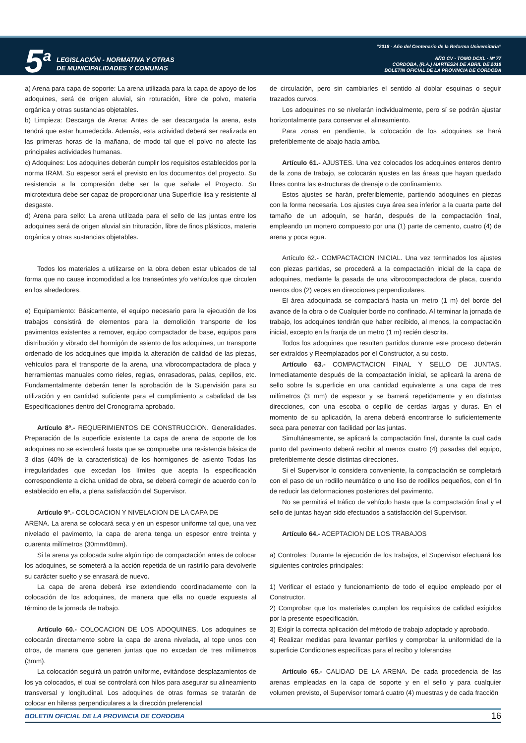5<sup>a</sup>
LEGISLACIÓN - NORMATIVA Y OTRAS
DE MUNICIPALIDADES Y COMUNAS
“2018 - Año del Centenario de la Reforma Universitaria”
AÑO CV - TOMO DCXL - Nº 77
CORDOBA, (R.A.) MARTES24 DE ABRIL DE 2018
BOLETIN OFICIAL DE LA PROVINCIA DE CORDOBA
a) Arena para capa de soporte: La arena utilizada para la capa de apoyo de los adoquines, será de origen aluvial, sin roturación, libre de polvo, materia orgánica y otras sustancias objetables.
b) Limpieza: Descarga de Arena: Antes de ser descargada la arena, esta tendrá que estar humedecida. Además, esta actividad deberá ser realizada en las primeras horas de la mañana, de modo tal que el polvo no afecte las principales actividades humanas.
c) Adoquines: Los adoquines deberán cumplir los requisitos establecidos por la norma IRAM. Su espesor será el previsto en los documentos del proyecto. Su resistencia a la compresión debe ser la que señale el Proyecto. Su microtextura debe ser capaz de proporcionar una Superficie lisa y resistente al desgaste.
d) Arena para sello: La arena utilizada para el sello de las juntas entre los adoquines será de origen aluvial sin trituración, libre de finos plásticos, materia orgánica y otras sustancias objetables.
Todos los materiales a utilizarse en la obra deben estar ubicados de tal forma que no cause incomodidad a los transeúntes y/o vehículos que circulen en los alrededores.
e) Equipamiento: Básicamente, el equipo necesario para la ejecución de los trabajos consistirá de elementos para la demolición transporte de los pavimentos existentes a remover, equipo compactador de base, equipos para distribución y vibrado del hormigón de asiento de los adoquines, un transporte ordenado de los adoquines que impida la alteración de calidad de las piezas, vehículos para el transporte de la arena, una vibrocompactadora de placa y herramientas manuales como rieles, reglas, enrasadoras, palas, cepillos, etc. Fundamentalmente deberán tener la aprobación de la Supervisión para su utilización y en cantidad suficiente para el cumplimiento a cabalidad de las Especificaciones dentro del Cronograma aprobado.
Artículo 8º.- REQUERIMIENTOS DE CONSTRUCCION. Generalidades. Preparación de la superficie existente La capa de arena de soporte de los adoquines no se extenderá hasta que se compruebe una resistencia básica de 3 días (40% de la característica) de los hormigones de asiento Todas las irregularidades que excedan los límites que acepta la especificación correspondiente a dicha unidad de obra, se deberá corregir de acuerdo con lo establecido en ella, a plena satisfacción del Supervisor.
Artículo 9º.- COLOCACION Y NIVELACION DE LA CAPA DE
ARENA. La arena se colocará seca y en un espesor uniforme tal que, una vez nivelado el pavimento, la capa de arena tenga un espesor entre treinta y cuarenta milímetros (30mm40mm).
Si la arena ya colocada sufre algún tipo de compactación antes de colocar los adoquines, se someterá a la acción repetida de un rastrillo para devolverle su carácter suelto y se enrasará de nuevo.
La capa de arena deberá irse extendiendo coordinadamente con la colocación de los adoquines, de manera que ella no quede expuesta al término de la jornada de trabajo.
Artículo 60.- COLOCACION DE LOS ADOQUINES. Los adoquines se colocarán directamente sobre la capa de arena nivelada, al tope unos con otros, de manera que generen juntas que no excedan de tres milímetros (3mm).
La colocación seguirá un patrón uniforme, evitándose desplazamientos de los ya colocados, el cual se controlará con hilos para asegurar su alineamiento transversal y longitudinal. Los adoquines de otras formas se tratarán de colocar en hileras perpendiculares a la dirección preferencial
de circulación, pero sin cambiarles el sentido al doblar esquinas o seguir trazados curvos.
Los adoquines no se nivelarán individualmente, pero sí se podrán ajustar horizontalmente para conservar el alineamiento.
Para zonas en pendiente, la colocación de los adoquines se hará preferiblemente de abajo hacia arriba.
Artículo 61.- AJUSTES. Una vez colocados los adoquines enteros dentro de la zona de trabajo, se colocarán ajustes en las áreas que hayan quedado libres contra las estructuras de drenaje o de confinamiento.
Estos ajustes se harán, preferiblemente, partiendo adoquines en piezas con la forma necesaria. Los ajustes cuya área sea inferior a la cuarta parte del tamaño de un adoquín, se harán, después de la compactación final, empleando un mortero compuesto por una (1) parte de cemento, cuatro (4) de arena y poca agua.
Artículo 62.- COMPACTACION INICIAL. Una vez terminados los ajustes con piezas partidas, se procederá a la compactación inicial de la capa de adoquines, mediante la pasada de una vibrocompactadora de placa, cuando menos dos (2) veces en direcciones perpendiculares.
El área adoquinada se compactará hasta un metro (1 m) del borde del avance de la obra o de Cualquier borde no confinado. Al terminar la jornada de trabajo, los adoquines tendrán que haber recibido, al menos, la compactación inicial, excepto en la franja de un metro (1 m) recién descrita.
Todos los adoquines que resulten partidos durante este proceso deberán ser extraídos y Reemplazados por el Constructor, a su costo.
Artículo 63.- COMPACTACION FINAL Y SELLO DE JUNTAS. Inmediatamente después de la compactación inicial, se aplicará la arena de sello sobre la superficie en una cantidad equivalente a una capa de tres milímetros (3 mm) de espesor y se barrerá repetidamente y en distintas direcciones, con una escoba o cepillo de cerdas largas y duras. En el momento de su aplicación, la arena deberá encontrarse lo suficientemente seca para penetrar con facilidad por las juntas.
Simultáneamente, se aplicará la compactación final, durante la cual cada punto del pavimento deberá recibir al menos cuatro (4) pasadas del equipo, preferiblemente desde distintas direcciones.
Si el Supervisor lo considera conveniente, la compactación se completará con el paso de un rodillo neumático o uno liso de rodillos pequeños, con el fin de reducir las deformaciones posteriores del pavimento.
No se permitirá el tráfico de vehículo hasta que la compactación final y el sello de juntas hayan sido efectuados a satisfacción del Supervisor.
Artículo 64.- ACEPTACION DE LOS TRABAJOS
a) Controles: Durante la ejecución de los trabajos, el Supervisor efectuará los siguientes controles principales:
1) Verificar el estado y funcionamiento de todo el equipo empleado por el Constructor.
2) Comprobar que los materiales cumplan los requisitos de calidad exigidos por la presente especificación.
3) Exigir la correcta aplicación del método de trabajo adoptado y aprobado.
4) Realizar medidas para levantar perfiles y comprobar la uniformidad de la superficie Condiciones específicas para el recibo y tolerancias
Artículo 65.- CALIDAD DE LA ARENA. De cada procedencia de las arenas empleadas en la capa de soporte y en el sello y para cualquier volumen previsto, el Supervisor tomará cuatro (4) muestras y de cada fracción
BOLETIN OFICIAL DE LA PROVINCIA DE CORDOBA 16